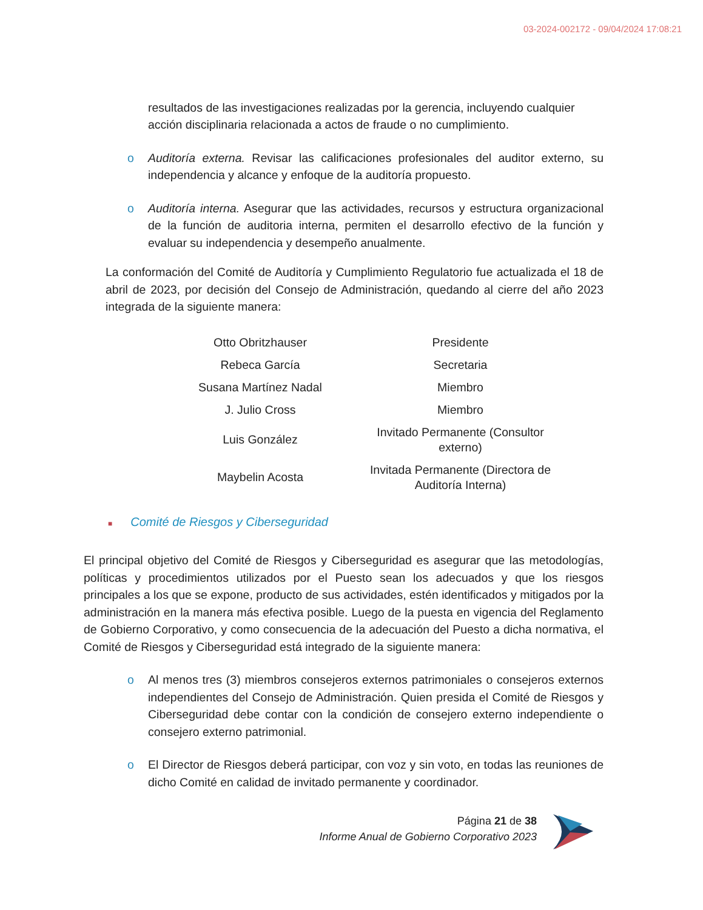03-2024-002172 - 09/04/2024 17:08:21
resultados de las investigaciones realizadas por la gerencia, incluyendo cualquier acción disciplinaria relacionada a actos de fraude o no cumplimiento.
o Auditoría externa. Revisar las calificaciones profesionales del auditor externo, su independencia y alcance y enfoque de la auditoría propuesto.
o Auditoría interna. Asegurar que las actividades, recursos y estructura organizacional de la función de auditoria interna, permiten el desarrollo efectivo de la función y evaluar su independencia y desempeño anualmente.
La conformación del Comité de Auditoría y Cumplimiento Regulatorio fue actualizada el 18 de abril de 2023, por decisión del Consejo de Administración, quedando al cierre del año 2023 integrada de la siguiente manera:
| Otto Obritzhauser | Presidente |
| Rebeca García | Secretaria |
| Susana Martínez Nadal | Miembro |
| J. Julio Cross | Miembro |
| Luis González | Invitado Permanente (Consultor externo) |
| Maybelin Acosta | Invitada Permanente (Directora de Auditoría Interna) |
■ Comité de Riesgos y Ciberseguridad
El principal objetivo del Comité de Riesgos y Ciberseguridad es asegurar que las metodologías, políticas y procedimientos utilizados por el Puesto sean los adecuados y que los riesgos principales a los que se expone, producto de sus actividades, estén identificados y mitigados por la administración en la manera más efectiva posible. Luego de la puesta en vigencia del Reglamento de Gobierno Corporativo, y como consecuencia de la adecuación del Puesto a dicha normativa, el Comité de Riesgos y Ciberseguridad está integrado de la siguiente manera:
o Al menos tres (3) miembros consejeros externos patrimoniales o consejeros externos independientes del Consejo de Administración. Quien presida el Comité de Riesgos y Ciberseguridad debe contar con la condición de consejero externo independiente o consejero externo patrimonial.
o El Director de Riesgos deberá participar, con voz y sin voto, en todas las reuniones de dicho Comité en calidad de invitado permanente y coordinador.
Página 21 de 38
Informe Anual de Gobierno Corporativo 2023